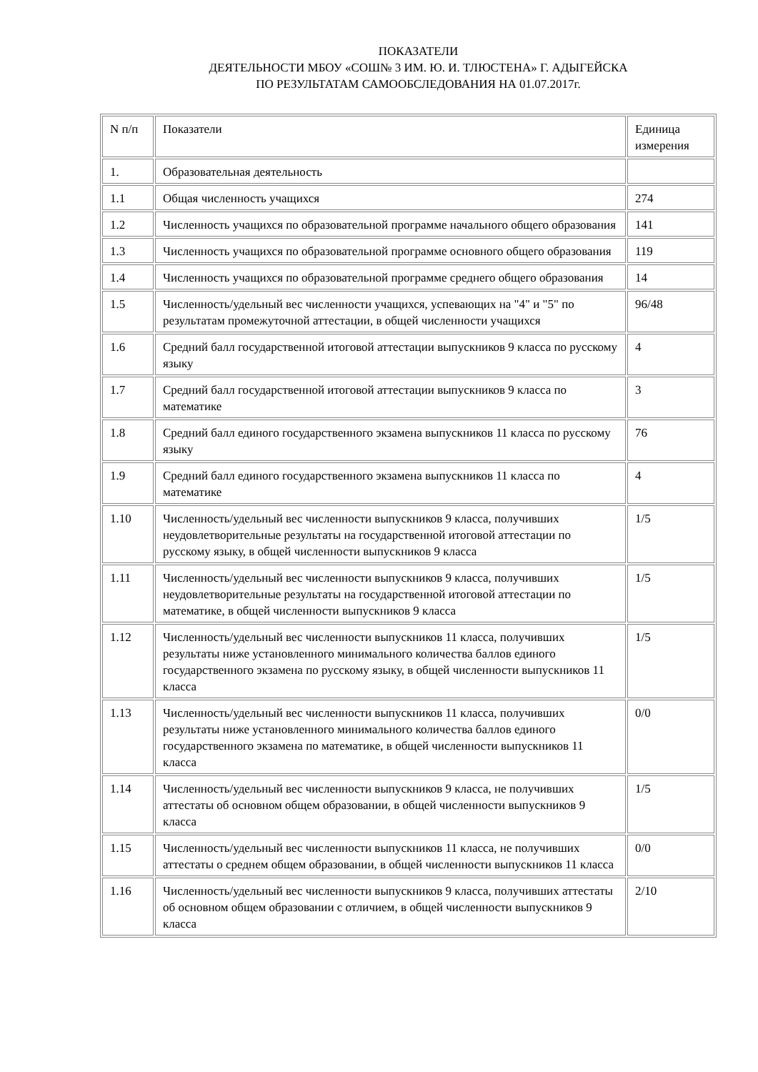ПОКАЗАТЕЛИ
ДЕЯТЕЛЬНОСТИ МБОУ «СОШ№ 3 ИМ. Ю. И. ТЛЮСТЕНА» Г. АДЫГЕЙСКА
ПО РЕЗУЛЬТАТАМ САМООБСЛЕДОВАНИЯ НА 01.07.2017г.
| N п/п | Показатели | Единица измерения |
| --- | --- | --- |
| 1. | Образовательная деятельность | |
| 1.1 | Общая численность учащихся | 274 |
| 1.2 | Численность учащихся по образовательной программе начального общего образования | 141 |
| 1.3 | Численность учащихся по образовательной программе основного общего образования | 119 |
| 1.4 | Численность учащихся по образовательной программе среднего общего образования | 14 |
| 1.5 | Численность/удельный вес численности учащихся, успевающих на "4" и "5" по результатам промежуточной аттестации, в общей численности учащихся | 96/48 |
| 1.6 | Средний балл государственной итоговой аттестации выпускников 9 класса по русскому языку | 4 |
| 1.7 | Средний балл государственной итоговой аттестации выпускников 9 класса по математике | 3 |
| 1.8 | Средний балл единого государственного экзамена выпускников 11 класса по русскому языку | 76 |
| 1.9 | Средний балл единого государственного экзамена выпускников 11 класса по математике | 4 |
| 1.10 | Численность/удельный вес численности выпускников 9 класса, получивших неудовлетворительные результаты на государственной итоговой аттестации по русскому языку, в общей численности выпускников 9 класса | 1/5 |
| 1.11 | Численность/удельный вес численности выпускников 9 класса, получивших неудовлетворительные результаты на государственной итоговой аттестации по математике, в общей численности выпускников 9 класса | 1/5 |
| 1.12 | Численность/удельный вес численности выпускников 11 класса, получивших результаты ниже установленного минимального количества баллов единого государственного экзамена по русскому языку, в общей численности выпускников 11 класса | 1/5 |
| 1.13 | Численность/удельный вес численности выпускников 11 класса, получивших результаты ниже установленного минимального количества баллов единого государственного экзамена по математике, в общей численности выпускников 11 класса | 0/0 |
| 1.14 | Численность/удельный вес численности выпускников 9 класса, не получивших аттестаты об основном общем образовании, в общей численности выпускников 9 класса | 1/5 |
| 1.15 | Численность/удельный вес численности выпускников 11 класса, не получивших аттестаты о среднем общем образовании, в общей численности выпускников 11 класса | 0/0 |
| 1.16 | Численность/удельный вес численности выпускников 9 класса, получивших аттестаты об основном общем образовании с отличием, в общей численности выпускников 9 класса | 2/10 |